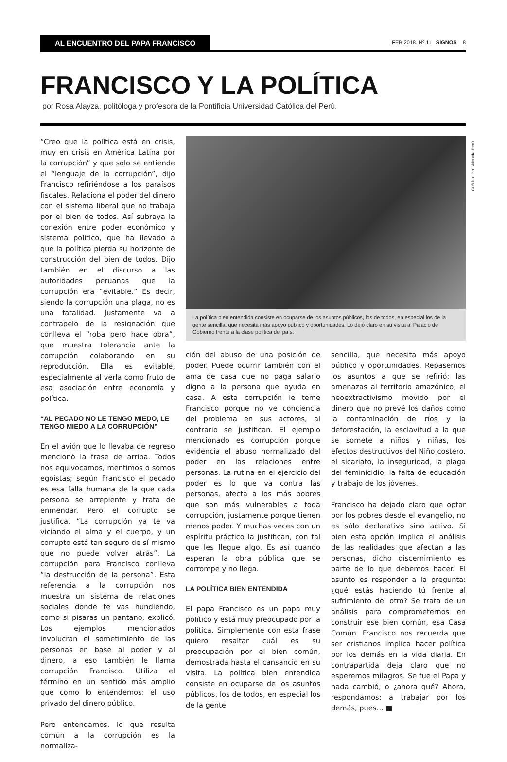AL ENCUENTRO DEL PAPA FRANCISCO
FEB 2018. Nº 11 SIGNOS 8
FRANCISCO Y LA POLÍTICA
por Rosa Alayza, politóloga y profesora de la Pontificia Universidad Católica del Perú.
“Creo que la política está en crisis, muy en crisis en América Latina por la corrupción” y que sólo se entiende el “lenguaje de la corrupción”, dijo Francisco refiriéndose a los paraísos fiscales. Relaciona el poder del dinero con el sistema liberal que no trabaja por el bien de todos. Así subraya la conexión entre poder económico y sistema político, que ha llevado a que la política pierda su horizonte de construcción del bien de todos. Dijo también en el discurso a las autoridades peruanas que la corrupción era “evitable.” Es decir, siendo la corrupción una plaga, no es una fatalidad. Justamente va a contrapelo de la resignación que conlleva el “roba pero hace obra”, que muestra tolerancia ante la corrupción colaborando en su reproducción. Ella es evitable, especialmente al verla como fruto de esa asociación entre economía y política.
“AL PECADO NO LE TENGO MIEDO, LE TENGO MIEDO A LA CORRUPCIÓN”
En el avión que lo llevaba de regreso mencionó la frase de arriba. Todos nos equivocamos, mentimos o somos egoístas; según Francisco el pecado es esa falla humana de la que cada persona se arrepiente y trata de enmendar. Pero el corrupto se justifica. “La corrupción ya te va viciando el alma y el cuerpo, y un corrupto está tan seguro de sí mismo que no puede volver atrás”. La corrupción para Francisco conlleva “la destrucción de la persona”. Esta referencia a la corrupción nos muestra un sistema de relaciones sociales donde te vas hundiendo, como si pisaras un pantano, explicó. Los ejemplos mencionados involucran el sometimiento de las personas en base al poder y al dinero, a eso también le llama corrupción Francisco. Utiliza el término en un sentido más amplio que como lo entendemos: el uso privado del dinero público.
Pero entendamos, lo que resulta común a la corrupción es la normaliza-
Crédito: Presidencia Perú
La política bien entendida consiste en ocuparse de los asuntos públicos, los de todos, en especial los de la gente sencilla, que necesita más apoyo público y oportunidades. Lo dejó claro en su visita al Palacio de Gobierno frente a la clase política del país.
ción del abuso de una posición de poder. Puede ocurrir también con el ama de casa que no paga salario digno a la persona que ayuda en casa. A esta corrupción le teme Francisco porque no ve conciencia del problema en sus actores, al contrario se justifican. El ejemplo mencionado es corrupción porque evidencia el abuso normalizado del poder en las relaciones entre personas. La rutina en el ejercicio del poder es lo que va contra las personas, afecta a los más pobres que son más vulnerables a toda corrupción, justamente porque tienen menos poder. Y muchas veces con un espíritu práctico la justifican, con tal que les llegue algo. Es así cuando esperan la obra pública que se corrompe y no llega.
LA POLÍTICA BIEN ENTENDIDA
El papa Francisco es un papa muy político y está muy preocupado por la política. Simplemente con esta frase quiero resaltar cuál es su preocupación por el bien común, demostrada hasta el cansancio en su visita. La política bien entendida consiste en ocuparse de los asuntos públicos, los de todos, en especial los de la gente
sencilla, que necesita más apoyo público y oportunidades. Repasemos los asuntos a que se refirió: las amenazas al territorio amazónico, el neoextractivismo movido por el dinero que no prevé los daños como la contaminación de ríos y la deforestación, la esclavitud a la que se somete a niños y niñas, los efectos destructivos del Niño costero, el sicariato, la inseguridad, la plaga del feminicidio, la falta de educación y trabajo de los jóvenes.
Francisco ha dejado claro que optar por los pobres desde el evangelio, no es sólo declarativo sino activo. Si bien esta opción implica el análisis de las realidades que afectan a las personas, dicho discernimiento es parte de lo que debemos hacer. El asunto es responder a la pregunta: ¿qué estás haciendo tú frente al sufrimiento del otro? Se trata de un análisis para comprometernos en construir ese bien común, esa Casa Común. Francisco nos recuerda que ser cristianos implica hacer política por los demás en la vida diaria. En contrapartida deja claro que no esperemos milagros. Se fue el Papa y nada cambió, o ¿ahora qué? Ahora, respondamos: a trabajar por los demás, pues… ■